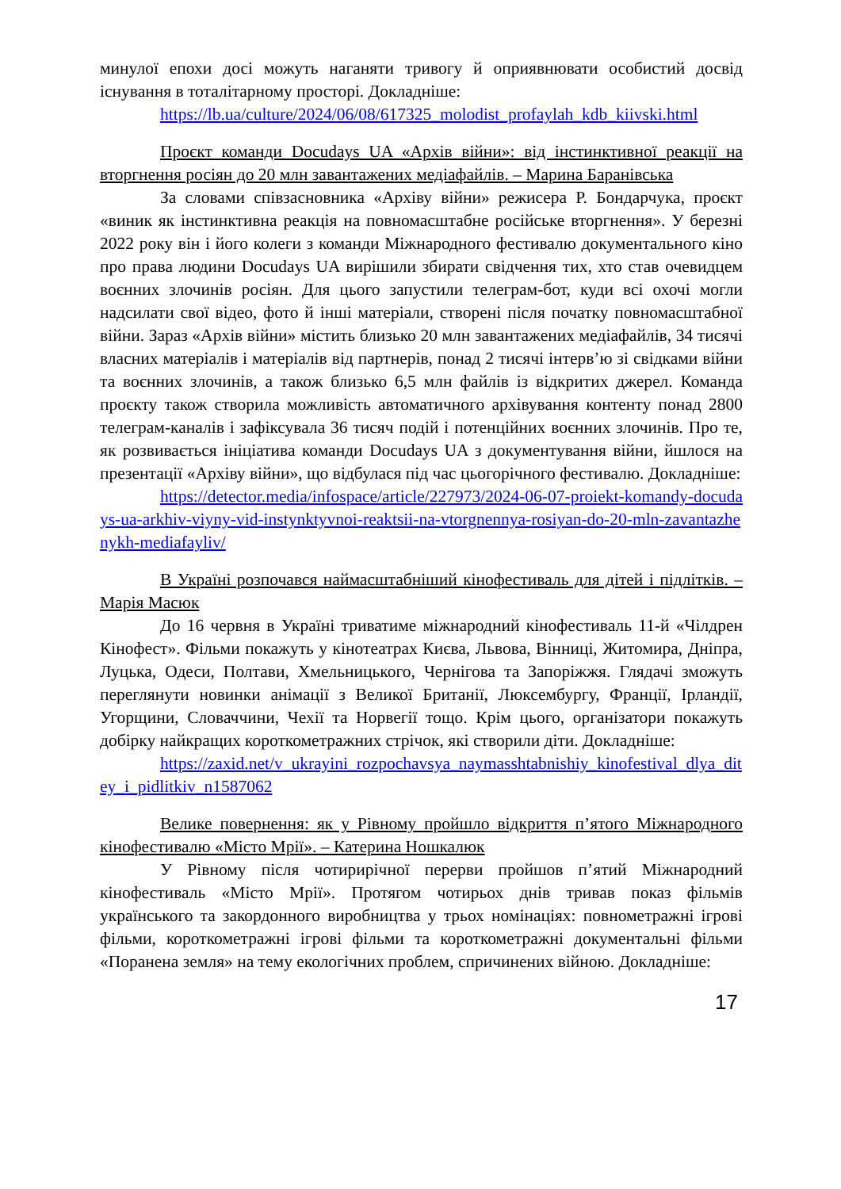минулої епохи досі можуть наганяти тривогу й оприявнювати особистий досвід існування в тоталітарному просторі. Докладніше:
https://lb.ua/culture/2024/06/08/617325_molodist_profaylah_kdb_kiivski.html
Проєкт команди Docudays UA «Архів війни»: від інстинктивної реакції на вторгнення росіян до 20 млн завантажених медіафайлів. – Марина Баранівська
За словами співзасновника «Архіву війни» режисера Р. Бондарчука, проєкт «виник як інстинктивна реакція на повномасштабне російське вторгнення». У березні 2022 року він і його колеги з команди Міжнародного фестивалю документального кіно про права людини Docudays UA вирішили збирати свідчення тих, хто став очевидцем воєнних злочинів росіян. Для цього запустили телеграм-бот, куди всі охочі могли надсилати свої відео, фото й інші матеріали, створені після початку повномасштабної війни. Зараз «Архів війни» містить близько 20 млн завантажених медіафайлів, 34 тисячі власних матеріалів і матеріалів від партнерів, понад 2 тисячі інтерв’ю зі свідками війни та воєнних злочинів, а також близько 6,5 млн файлів із відкритих джерел. Команда проєкту також створила можливість автоматичного архівування контенту понад 2800 телеграм-каналів і зафіксувала 36 тисяч подій і потенційних воєнних злочинів. Про те, як розвивається ініціатива команди Docudays UA з документування війни, йшлося на презентації «Архіву війни», що відбулася під час цьогорічного фестивалю. Докладніше:
https://detector.media/infospace/article/227973/2024-06-07-proiekt-komandy-docudays-ua-arkhiv-viyny-vid-instynktyvnoi-reaktsii-na-vtorgnennya-rosiyan-do-20-mln-zavantazhenykh-mediafayliv/
В Україні розпочався наймасштабніший кінофестиваль для дітей і підлітків. – Марія Масюк
До 16 червня в Україні триватиме міжнародний кінофестиваль 11-й «Чілдрен Кінофест». Фільми покажуть у кінотеатрах Києва, Львова, Вінниці, Житомира, Дніпра, Луцька, Одеси, Полтави, Хмельницького, Чернігова та Запоріжжя. Глядачі зможуть переглянути новинки анімації з Великої Британії, Люксембургу, Франції, Ірландії, Угорщини, Словаччини, Чехії та Норвегії тощо. Крім цього, організатори покажуть добірку найкращих короткометражних стрічок, які створили діти. Докладніше:
https://zaxid.net/v_ukrayini_rozpochavsya_naymasshtabnishiy_kinofestival_dlya_ditey_i_pidlitkiv_n1587062
Велике повернення: як у Рівному пройшло відкриття п’ятого Міжнародного кінофестивалю «Місто Мрії». – Катерина Ношкалюк
У Рівному після чотирирічної перерви пройшов п’ятий Міжнародний кінофестиваль «Місто Мрії». Протягом чотирьох днів тривав показ фільмів українського та закордонного виробництва у трьох номінаціях: повнометражні ігрові фільми, короткометражні ігрові фільми та короткометражні документальні фільми «Поранена земля» на тему екологічних проблем, спричинених війною. Докладніше:
17